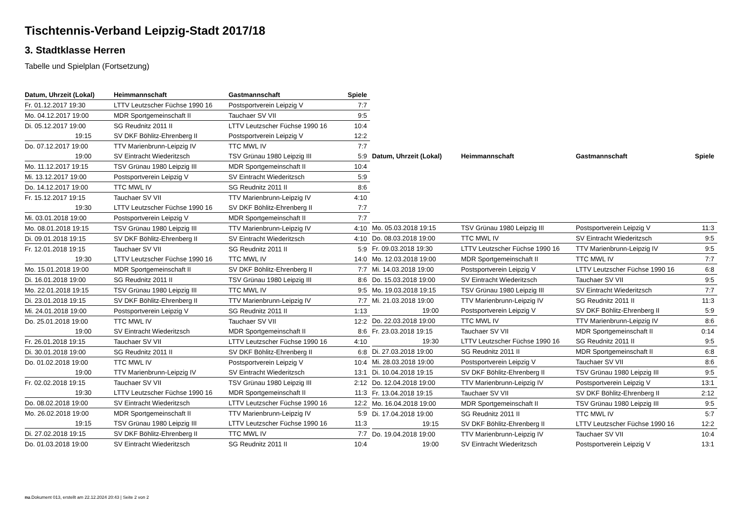Tischtennis-Verband Leipzig-Stadt 2017/18
3. Stadtklasse Herren
Tabelle und Spielplan (Fortsetzung)
| Datum, Uhrzeit (Lokal) | Heimmannschaft | Gastmannschaft | Spiele |
| --- | --- | --- | --- |
| Fr. 01.12.2017 19:30 | LTTV Leutzscher Füchse 1990 16 | Postsportverein Leipzig V | 7:7 |
| Mo. 04.12.2017 19:00 | MDR Sportgemeinschaft II | Tauchaer SV VII | 9:5 |
| Di. 05.12.2017 19:00 | SG Reudnitz 2011 II | LTTV Leutzscher Füchse 1990 16 | 10:4 |
| 19:15 | SV DKF Böhlitz-Ehrenberg II | Postsportverein Leipzig V | 12:2 |
| Do. 07.12.2017 19:00 | TTV Marienbrunn-Leipzig IV | TTC MWL IV | 7:7 |
| 19:00 | SV Eintracht Wiederitzsch | TSV Grünau 1980 Leipzig III | 5:9 |
| Mo. 11.12.2017 19:15 | TSV Grünau 1980 Leipzig III | MDR Sportgemeinschaft II | 10:4 |
| Mi. 13.12.2017 19:00 | Postsportverein Leipzig V | SV Eintracht Wiederitzsch | 5:9 |
| Do. 14.12.2017 19:00 | TTC MWL IV | SG Reudnitz 2011 II | 8:6 |
| Fr. 15.12.2017 19:15 | Tauchaer SV VII | TTV Marienbrunn-Leipzig IV | 4:10 |
| 19:30 | LTTV Leutzscher Füchse 1990 16 | SV DKF Böhlitz-Ehrenberg II | 7:7 |
| Mi. 03.01.2018 19:00 | Postsportverein Leipzig V | MDR Sportgemeinschaft II | 7:7 |
| Mo. 08.01.2018 19:15 | TSV Grünau 1980 Leipzig III | TTV Marienbrunn-Leipzig IV | 4:10 |
| Di. 09.01.2018 19:15 | SV DKF Böhlitz-Ehrenberg II | SV Eintracht Wiederitzsch | 4:10 |
| Fr. 12.01.2018 19:15 | Tauchaer SV VII | SG Reudnitz 2011 II | 5:9 |
| 19:30 | LTTV Leutzscher Füchse 1990 16 | TTC MWL IV | 14:0 |
| Mo. 15.01.2018 19:00 | MDR Sportgemeinschaft II | SV DKF Böhlitz-Ehrenberg II | 7:7 |
| Di. 16.01.2018 19:00 | SG Reudnitz 2011 II | TSV Grünau 1980 Leipzig III | 8:6 |
| Mo. 22.01.2018 19:15 | TSV Grünau 1980 Leipzig III | TTC MWL IV | 9:5 |
| Di. 23.01.2018 19:15 | SV DKF Böhlitz-Ehrenberg II | TTV Marienbrunn-Leipzig IV | 7:7 |
| Mi. 24.01.2018 19:00 | Postsportverein Leipzig V | SG Reudnitz 2011 II | 1:13 |
| Do. 25.01.2018 19:00 | TTC MWL IV | Tauchaer SV VII | 12:2 |
| 19:00 | SV Eintracht Wiederitzsch | MDR Sportgemeinschaft II | 8:6 |
| Fr. 26.01.2018 19:15 | Tauchaer SV VII | LTTV Leutzscher Füchse 1990 16 | 4:10 |
| Di. 30.01.2018 19:00 | SG Reudnitz 2011 II | SV DKF Böhlitz-Ehrenberg II | 6:8 |
| Do. 01.02.2018 19:00 | TTC MWL IV | Postsportverein Leipzig V | 10:4 |
| 19:00 | TTV Marienbrunn-Leipzig IV | SV Eintracht Wiederitzsch | 13:1 |
| Fr. 02.02.2018 19:15 | Tauchaer SV VII | TSV Grünau 1980 Leipzig III | 2:12 |
| 19:30 | LTTV Leutzscher Füchse 1990 16 | MDR Sportgemeinschaft II | 11:3 |
| Do. 08.02.2018 19:00 | SV Eintracht Wiederitzsch | LTTV Leutzscher Füchse 1990 16 | 12:2 |
| Mo. 26.02.2018 19:00 | MDR Sportgemeinschaft II | TTV Marienbrunn-Leipzig IV | 5:9 |
| 19:15 | TSV Grünau 1980 Leipzig III | LTTV Leutzscher Füchse 1990 16 | 11:3 |
| Di. 27.02.2018 19:15 | SV DKF Böhlitz-Ehrenberg II | TTC MWL IV | 7:7 |
| Do. 01.03.2018 19:00 | SV Eintracht Wiederitzsch | SG Reudnitz 2011 II | 10:4 |
| Datum, Uhrzeit (Lokal) | Heimmannschaft | Gastmannschaft | Spiele |
| --- | --- | --- | --- |
| Mo. 05.03.2018 19:15 | TSV Grünau 1980 Leipzig III | Postsportverein Leipzig V | 11:3 |
| Do. 08.03.2018 19:00 | TTC MWL IV | SV Eintracht Wiederitzsch | 9:5 |
| Fr. 09.03.2018 19:30 | LTTV Leutzscher Füchse 1990 16 | TTV Marienbrunn-Leipzig IV | 9:5 |
| Mo. 12.03.2018 19:00 | MDR Sportgemeinschaft II | TTC MWL IV | 7:7 |
| Mi. 14.03.2018 19:00 | Postsportverein Leipzig V | LTTV Leutzscher Füchse 1990 16 | 6:8 |
| Do. 15.03.2018 19:00 | SV Eintracht Wiederitzsch | Tauchaer SV VII | 9:5 |
| Mo. 19.03.2018 19:15 | TSV Grünau 1980 Leipzig III | SV Eintracht Wiederitzsch | 7:7 |
| Mi. 21.03.2018 19:00 | TTV Marienbrunn-Leipzig IV | SG Reudnitz 2011 II | 11:3 |
| 19:00 | Postsportverein Leipzig V | SV DKF Böhlitz-Ehrenberg II | 5:9 |
| Do. 22.03.2018 19:00 | TTC MWL IV | TTV Marienbrunn-Leipzig IV | 8:6 |
| Fr. 23.03.2018 19:15 | Tauchaer SV VII | MDR Sportgemeinschaft II | 0:14 |
| 19:30 | LTTV Leutzscher Füchse 1990 16 | SG Reudnitz 2011 II | 9:5 |
| Di. 27.03.2018 19:00 | SG Reudnitz 2011 II | MDR Sportgemeinschaft II | 6:8 |
| Mi. 28.03.2018 19:00 | Postsportverein Leipzig V | Tauchaer SV VII | 8:6 |
| Di. 10.04.2018 19:15 | SV DKF Böhlitz-Ehrenberg II | TSV Grünau 1980 Leipzig III | 9:5 |
| Do. 12.04.2018 19:00 | TTV Marienbrunn-Leipzig IV | Postsportverein Leipzig V | 13:1 |
| Fr. 13.04.2018 19:15 | Tauchaer SV VII | SV DKF Böhlitz-Ehrenberg II | 2:12 |
| Mo. 16.04.2018 19:00 | MDR Sportgemeinschaft II | TSV Grünau 1980 Leipzig III | 9:5 |
| Di. 17.04.2018 19:00 | SG Reudnitz 2011 II | TTC MWL IV | 5:7 |
| 19:15 | SV DKF Böhlitz-Ehrenberg II | LTTV Leutzscher Füchse 1990 16 | 12:2 |
| Do. 19.04.2018 19:00 | TTV Marienbrunn-Leipzig IV | Tauchaer SV VII | 10:4 |
| 19:00 | SV Eintracht Wiederitzsch | Postsportverein Leipzig V | 13:1 |
nu.Dokument 013, erstellt am 22.12.2024 20:43 | Seite 2 von 2